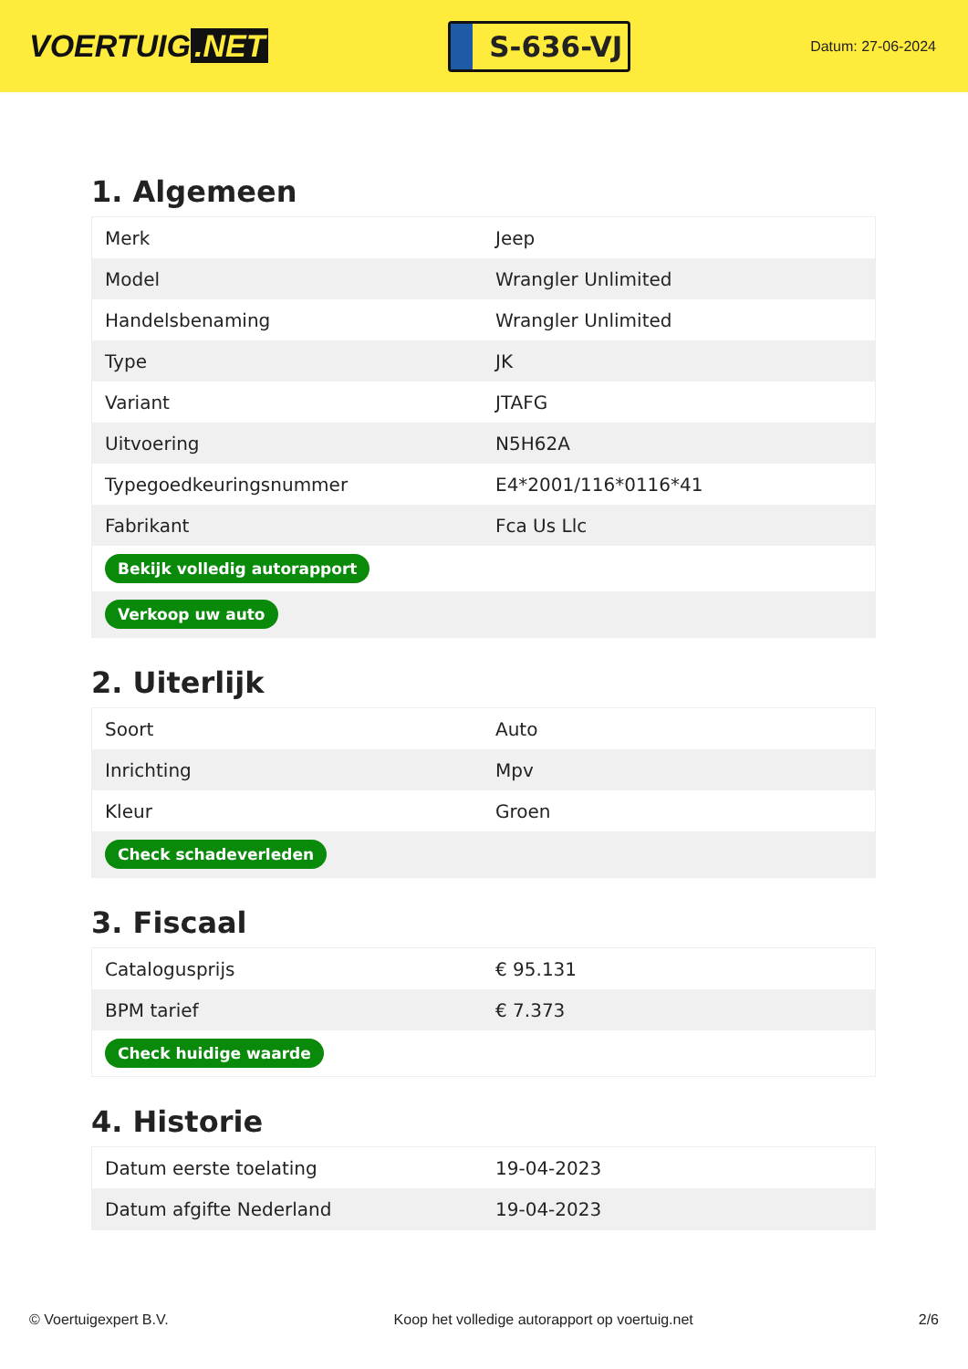VOERTUIG.NET
S-636-VJ
Datum: 27-06-2024
1. Algemeen
| Merk | Jeep |
| Model | Wrangler Unlimited |
| Handelsbenaming | Wrangler Unlimited |
| Type | JK |
| Variant | JTAFG |
| Uitvoering | N5H62A |
| Typegoedkeuringsnummer | E4*2001/116*0116*41 |
| Fabrikant | Fca Us Llc |
| Bekijk volledig autorapport | |
| Verkoop uw auto | |
2. Uiterlijk
| Soort | Auto |
| Inrichting | Mpv |
| Kleur | Groen |
| Check schadeverleden | |
3. Fiscaal
| Catalogusprijs | € 95.131 |
| BPM tarief | € 7.373 |
| Check huidige waarde | |
4. Historie
| Datum eerste toelating | 19-04-2023 |
| Datum afgifte Nederland | 19-04-2023 |
© Voertuigexpert B.V. Koop het volledige autorapport op voertuig.net 2/6